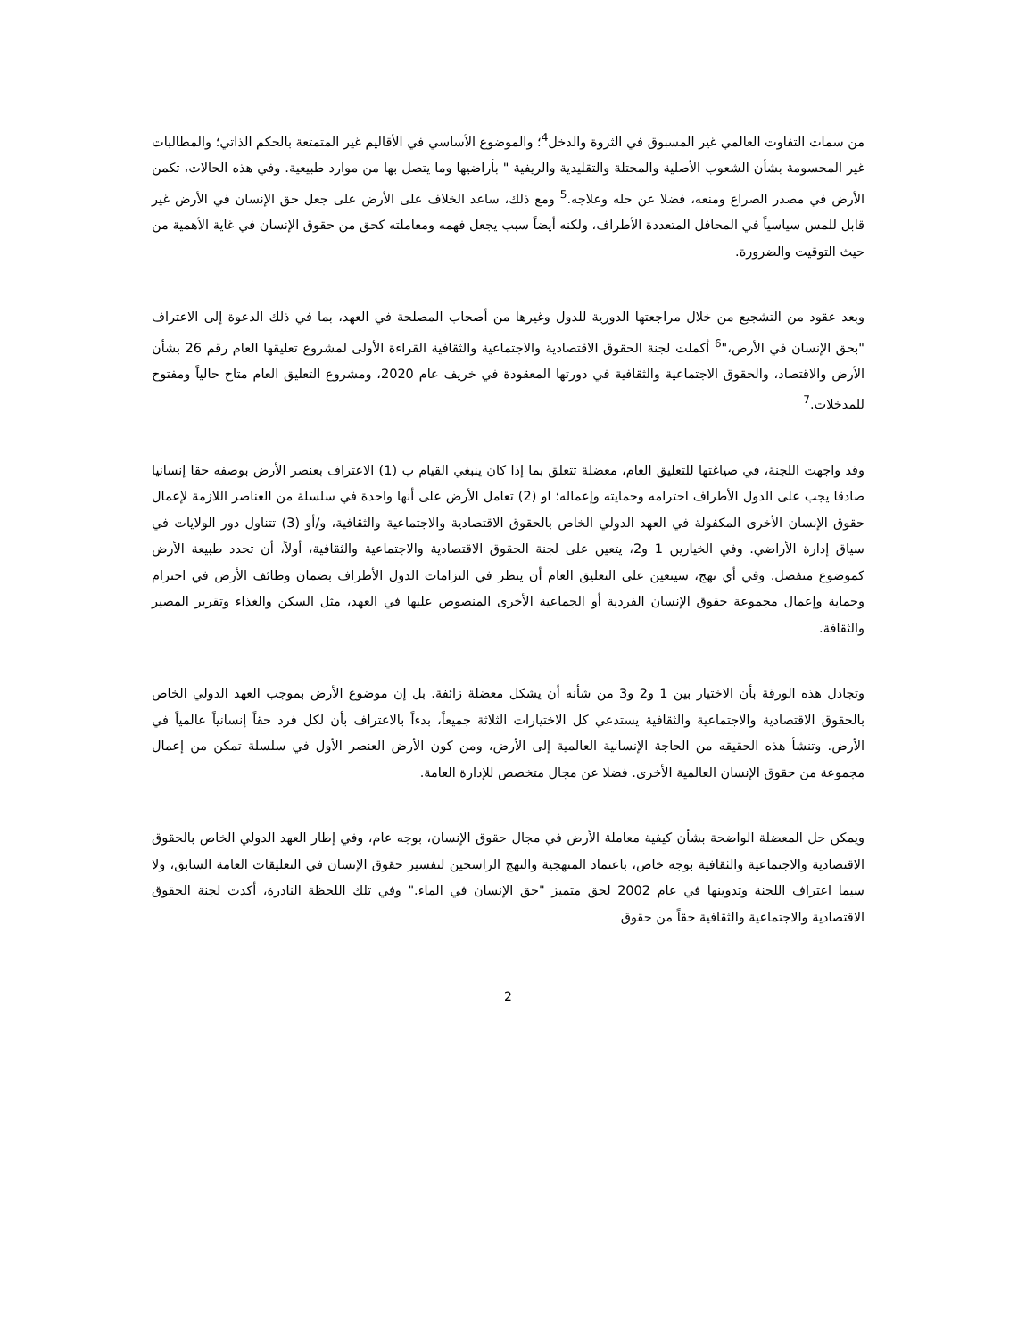من سمات التفاوت العالمي غير المسبوق في الثروة والدخل<sup>4</sup>؛ والموضوع الأساسي في الأقاليم غير المتمتعة بالحكم الذاتي؛ والمطالبات غير المحسومة بشأن الشعوب الأصلية والمحتلة والتقليدية والريفية " بأراضيها وما يتصل بها من موارد طبيعية. وفي هذه الحالات، تكمن الأرض في مصدر الصراع ومنعه، فضلا عن حله وعلاجه.<sup>5</sup> ومع ذلك، ساعد الخلاف على الأرض على جعل حق الإنسان في الأرض غير قابل للمس سياسياً في المحافل المتعددة الأطراف، ولكنه أيضاً سبب يجعل فهمه ومعاملته كحق من حقوق الإنسان في غاية الأهمية من حيث التوقيت والضرورة.
وبعد عقود من التشجيع من خلال مراجعتها الدورية للدول وغيرها من أصحاب المصلحة في العهد، بما في ذلك الدعوة إلى الاعتراف "بحق الإنسان في الأرض،"<sup>6</sup> أكملت لجنة الحقوق الاقتصادية والاجتماعية والثقافية القراءة الأولى لمشروع تعليقها العام رقم 26 بشأن الأرض والاقتصاد، والحقوق الاجتماعية والثقافية في دورتها المعقودة في خريف عام 2020، ومشروع التعليق العام متاح حالياً ومفتوح للمدخلات.<sup>7</sup>
وقد واجهت اللجنة، في صياغتها للتعليق العام، معضلة تتعلق بما إذا كان ينبغي القيام ب (1) الاعتراف بعنصر الأرض بوصفه حقا إنسانيا صادقا يجب على الدول الأطراف احترامه وحمايته وإعماله؛ او (2) تعامل الأرض على أنها واحدة في سلسلة من العناصر اللازمة لإعمال حقوق الإنسان الأخرى المكفولة في العهد الدولي الخاص بالحقوق الاقتصادية والاجتماعية والثقافية، و/أو (3) تتناول دور الولايات في سياق إدارة الأراضي. وفي الخيارين 1 و2، يتعين على لجنة الحقوق الاقتصادية والاجتماعية والثقافية، أولاً، أن تحدد طبيعة الأرض كموضوع منفصل. وفي أي نهج، سيتعين على التعليق العام أن ينظر في التزامات الدول الأطراف بضمان وظائف الأرض في احترام وحماية وإعمال مجموعة حقوق الإنسان الفردية أو الجماعية الأخرى المنصوص عليها في العهد، مثل السكن والغذاء وتقرير المصير والثقافة.
وتجادل هذه الورقة بأن الاختيار بين 1 و2 و3 من شأنه أن يشكل معضلة زائفة. بل إن موضوع الأرض بموجب العهد الدولي الخاص بالحقوق الاقتصادية والاجتماعية والثقافية يستدعي كل الاختيارات الثلاثة جميعاً، بدءاً بالاعتراف بأن لكل فرد حقاً إنسانياً عالمياً في الأرض. وتنشأ هذه الحقيقه من الحاجة الإنسانية العالمية إلى الأرض، ومن كون الأرض العنصر الأول في سلسلة تمكن من إعمال مجموعة من حقوق الإنسان العالمية الأخرى. فضلا عن مجال متخصص للإدارة العامة.
ويمكن حل المعضلة الواضحة بشأن كيفية معاملة الأرض في مجال حقوق الإنسان، بوجه عام، وفي إطار العهد الدولي الخاص بالحقوق الاقتصادية والاجتماعية والثقافية بوجه خاص، باعتماد المنهجية والنهج الراسخين لتفسير حقوق الإنسان في التعليقات العامة السابق، ولا سيما اعتراف اللجنة وتدوينها في عام 2002 لحق متميز "حق الإنسان في الماء." وفي تلك اللحظة النادرة، أكدت لجنة الحقوق الاقتصادية والاجتماعية والثقافية حقاً من حقوق
2